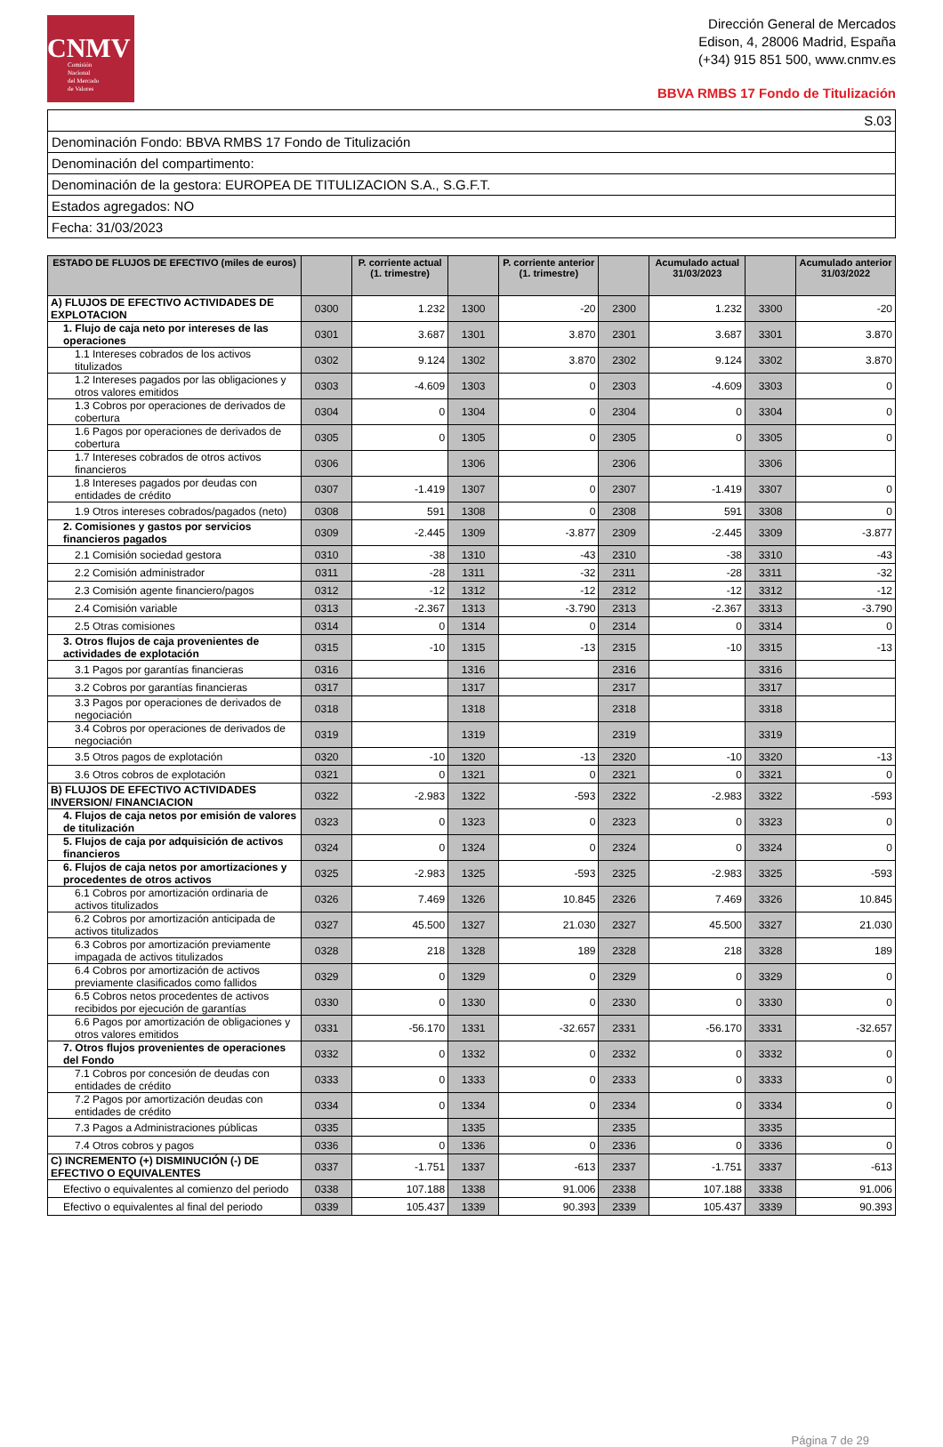CNMV
Comisión
Nacional
del Mercado
de Valores
Dirección General de Mercados
Edison, 4, 28006 Madrid, España
(+34) 915 851 500, www.cnmv.es
BBVA RMBS 17 Fondo de Titulización
| S.03 |
| Denominación Fondo: BBVA RMBS 17 Fondo de Titulización |
| Denominación del compartimento: |
| Denominación de la gestora: EUROPEA DE TITULIZACION S.A., S.G.F.T. |
| Estados agregados: NO |
| Fecha: 31/03/2023 |
| ESTADO DE FLUJOS DE EFECTIVO (miles de euros) | | P. corriente actual (1. trimestre) | | P. corriente anterior (1. trimestre) | | Acumulado actual 31/03/2023 | | Acumulado anterior 31/03/2022 |
| --- | --- | --- | --- | --- | --- | --- | --- | --- |
| A) FLUJOS DE EFECTIVO ACTIVIDADES DE EXPLOTACION | 0300 | 1.232 | 1300 | -20 | 2300 | 1.232 | 3300 | -20 |
| 1. Flujo de caja neto por intereses de las operaciones | 0301 | 3.687 | 1301 | 3.870 | 2301 | 3.687 | 3301 | 3.870 |
| 1.1 Intereses cobrados de los activos titulizados | 0302 | 9.124 | 1302 | 3.870 | 2302 | 9.124 | 3302 | 3.870 |
| 1.2 Intereses pagados por las obligaciones y otros valores emitidos | 0303 | -4.609 | 1303 | 0 | 2303 | -4.609 | 3303 | 0 |
| 1.3 Cobros por operaciones de derivados de cobertura | 0304 | 0 | 1304 | 0 | 2304 | 0 | 3304 | 0 |
| 1.6 Pagos por operaciones de derivados de cobertura | 0305 | 0 | 1305 | 0 | 2305 | 0 | 3305 | 0 |
| 1.7 Intereses cobrados de otros activos financieros | 0306 | | 1306 | | 2306 | | 3306 | |
| 1.8 Intereses pagados por deudas con entidades de crédito | 0307 | -1.419 | 1307 | 0 | 2307 | -1.419 | 3307 | 0 |
| 1.9 Otros intereses cobrados/pagados (neto) | 0308 | 591 | 1308 | 0 | 2308 | 591 | 3308 | 0 |
| 2. Comisiones y gastos por servicios financieros pagados | 0309 | -2.445 | 1309 | -3.877 | 2309 | -2.445 | 3309 | -3.877 |
| 2.1 Comisión sociedad gestora | 0310 | -38 | 1310 | -43 | 2310 | -38 | 3310 | -43 |
| 2.2 Comisión administrador | 0311 | -28 | 1311 | -32 | 2311 | -28 | 3311 | -32 |
| 2.3 Comisión agente financiero/pagos | 0312 | -12 | 1312 | -12 | 2312 | -12 | 3312 | -12 |
| 2.4 Comisión variable | 0313 | -2.367 | 1313 | -3.790 | 2313 | -2.367 | 3313 | -3.790 |
| 2.5 Otras comisiones | 0314 | 0 | 1314 | 0 | 2314 | 0 | 3314 | 0 |
| 3. Otros flujos de caja provenientes de actividades de explotación | 0315 | -10 | 1315 | -13 | 2315 | -10 | 3315 | -13 |
| 3.1 Pagos por garantías financieras | 0316 | | 1316 | | 2316 | | 3316 | |
| 3.2 Cobros por garantías financieras | 0317 | | 1317 | | 2317 | | 3317 | |
| 3.3 Pagos por operaciones de derivados de negociación | 0318 | | 1318 | | 2318 | | 3318 | |
| 3.4 Cobros por operaciones de derivados de negociación | 0319 | | 1319 | | 2319 | | 3319 | |
| 3.5 Otros pagos de explotación | 0320 | -10 | 1320 | -13 | 2320 | -10 | 3320 | -13 |
| 3.6 Otros cobros de explotación | 0321 | 0 | 1321 | 0 | 2321 | 0 | 3321 | 0 |
| B) FLUJOS DE EFECTIVO ACTIVIDADES INVERSION/ FINANCIACION | 0322 | -2.983 | 1322 | -593 | 2322 | -2.983 | 3322 | -593 |
| 4. Flujos de caja netos por emisión de valores de titulización | 0323 | 0 | 1323 | 0 | 2323 | 0 | 3323 | 0 |
| 5. Flujos de caja por adquisición de activos financieros | 0324 | 0 | 1324 | 0 | 2324 | 0 | 3324 | 0 |
| 6. Flujos de caja netos por amortizaciones y procedentes de otros activos | 0325 | -2.983 | 1325 | -593 | 2325 | -2.983 | 3325 | -593 |
| 6.1 Cobros por amortización ordinaria de activos titulizados | 0326 | 7.469 | 1326 | 10.845 | 2326 | 7.469 | 3326 | 10.845 |
| 6.2 Cobros por amortización anticipada de activos titulizados | 0327 | 45.500 | 1327 | 21.030 | 2327 | 45.500 | 3327 | 21.030 |
| 6.3 Cobros por amortización previamente impagada de activos titulizados | 0328 | 218 | 1328 | 189 | 2328 | 218 | 3328 | 189 |
| 6.4 Cobros por amortización de activos previamente clasificados como fallidos | 0329 | 0 | 1329 | 0 | 2329 | 0 | 3329 | 0 |
| 6.5 Cobros netos procedentes de activos recibidos por ejecución de garantías | 0330 | 0 | 1330 | 0 | 2330 | 0 | 3330 | 0 |
| 6.6 Pagos por amortización de obligaciones y otros valores emitidos | 0331 | -56.170 | 1331 | -32.657 | 2331 | -56.170 | 3331 | -32.657 |
| 7. Otros flujos provenientes de operaciones del Fondo | 0332 | 0 | 1332 | 0 | 2332 | 0 | 3332 | 0 |
| 7.1 Cobros por concesión de deudas con entidades de crédito | 0333 | 0 | 1333 | 0 | 2333 | 0 | 3333 | 0 |
| 7.2 Pagos por amortización deudas con entidades de crédito | 0334 | 0 | 1334 | 0 | 2334 | 0 | 3334 | 0 |
| 7.3 Pagos a Administraciones públicas | 0335 | | 1335 | | 2335 | | 3335 | |
| 7.4 Otros cobros y pagos | 0336 | 0 | 1336 | 0 | 2336 | 0 | 3336 | 0 |
| C) INCREMENTO (+) DISMINUCIÓN (-) DE EFECTIVO O EQUIVALENTES | 0337 | -1.751 | 1337 | -613 | 2337 | -1.751 | 3337 | -613 |
| Efectivo o equivalentes al comienzo del periodo | 0338 | 107.188 | 1338 | 91.006 | 2338 | 107.188 | 3338 | 91.006 |
| Efectivo o equivalentes al final del periodo | 0339 | 105.437 | 1339 | 90.393 | 2339 | 105.437 | 3339 | 90.393 |
Página 7 de 29